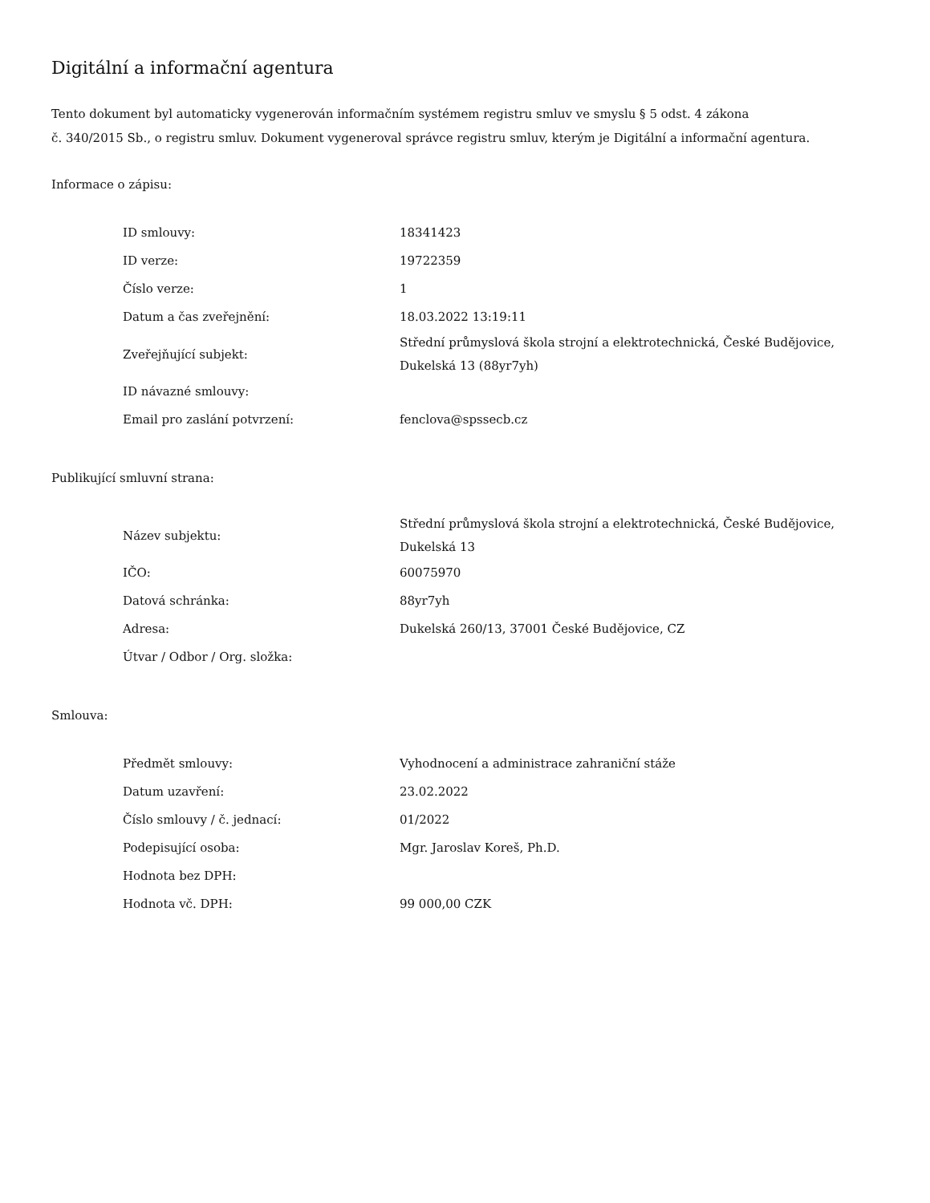Digitální a informační agentura
Tento dokument byl automaticky vygenerován informačním systémem registru smluv ve smyslu § 5 odst. 4 zákona
č. 340/2015 Sb., o registru smluv. Dokument vygeneroval správce registru smluv, kterým je Digitální a informační agentura.
Informace o zápisu:
| ID smlouvy: | 18341423 |
| ID verze: | 19722359 |
| Číslo verze: | 1 |
| Datum a čas zveřejnění: | 18.03.2022 13:19:11 |
| Zveřejňující subjekt: | Střední průmyslová škola strojní a elektrotechnická, České Budějovice, Dukelská 13 (88yr7yh) |
| ID návazné smlouvy: | |
| Email pro zaslání potvrzení: | fenclova@spssecb.cz |
Publikující smluvní strana:
| Název subjektu: | Střední průmyslová škola strojní a elektrotechnická, České Budějovice, Dukelská 13 |
| IČO: | 60075970 |
| Datová schránka: | 88yr7yh |
| Adresa: | Dukelská 260/13, 37001 České Budějovice, CZ |
| Útvar / Odbor / Org. složka: | |
Smlouva:
| Předmět smlouvy: | Vyhodnocení a administrace zahraniční stáže |
| Datum uzavření: | 23.02.2022 |
| Číslo smlouvy / č. jednací: | 01/2022 |
| Podepisující osoba: | Mgr. Jaroslav Koreš, Ph.D. |
| Hodnota bez DPH: | |
| Hodnota vč. DPH: | 99 000,00 CZK |